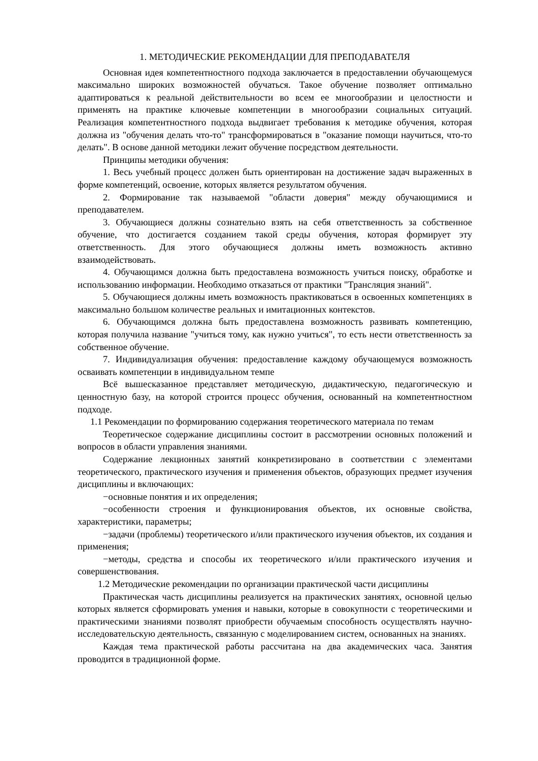1. МЕТОДИЧЕСКИЕ РЕКОМЕНДАЦИИ ДЛЯ ПРЕПОДАВАТЕЛЯ
Основная идея компетентностного подхода заключается в предоставлении обучающемуся максимально широких возможностей обучаться. Такое обучение позволяет оптимально адаптироваться к реальной действительности во всем ее многообразии и целостности и применять на практике ключевые компетенции в многообразии социальных ситуаций. Реализация компетентностного подхода выдвигает требования к методике обучения, которая должна из "обучения делать что-то" трансформироваться в "оказание помощи научиться, что-то делать". В основе данной методики лежит обучение посредством деятельности.
Принципы методики обучения:
1. Весь учебный процесс должен быть ориентирован на достижение задач выраженных в форме компетенций, освоение, которых является результатом обучения.
2. Формирование так называемой "области доверия" между обучающимися и преподавателем.
3. Обучающиеся должны сознательно взять на себя ответственность за собственное обучение, что достигается созданием такой среды обучения, которая формирует эту ответственность. Для этого обучающиеся должны иметь возможность активно взаимодействовать.
4. Обучающимся должна быть предоставлена возможность учиться поиску, обработке и использованию информации. Необходимо отказаться от практики "Трансляция знаний".
5. Обучающиеся должны иметь возможность практиковаться в освоенных компетенциях в максимально большом количестве реальных и имитационных контекстов.
6. Обучающимся должна быть предоставлена возможность развивать компетенцию, которая получила название "учиться тому, как нужно учиться", то есть нести ответственность за собственное обучение.
7. Индивидуализация обучения: предоставление каждому обучающемуся возможность осваивать компетенции в индивидуальном темпе
Всё вышесказанное представляет методическую, дидактическую, педагогическую и ценностную базу, на которой строится процесс обучения, основанный на компетентностном подходе.
1.1 Рекомендации по формированию содержания теоретического материала по темам
Теоретическое содержание дисциплины состоит в рассмотрении основных положений и вопросов в области управления знаниями.
Содержание лекционных занятий конкретизировано в соответствии с элементами теоретического, практического изучения и применения объектов, образующих предмет изучения дисциплины и включающих:
−основные понятия и их определения;
−особенности строения и функционирования объектов, их основные свойства, характеристики, параметры;
−задачи (проблемы) теоретического и/или практического изучения объектов, их создания и применения;
−методы, средства и способы их теоретического и/или практического изучения и совершенствования.
1.2 Методические рекомендации по организации практической части дисциплины
Практическая часть дисциплины реализуется на практических занятиях, основной целью которых является сформировать умения и навыки, которые в совокупности с теоретическими и практическими знаниями позволят приобрести обучаемым способность осуществлять научно-исследовательскую деятельность, связанную с моделированием систем, основанных на знаниях.
Каждая тема практической работы рассчитана на два академических часа. Занятия проводится в традиционной форме.